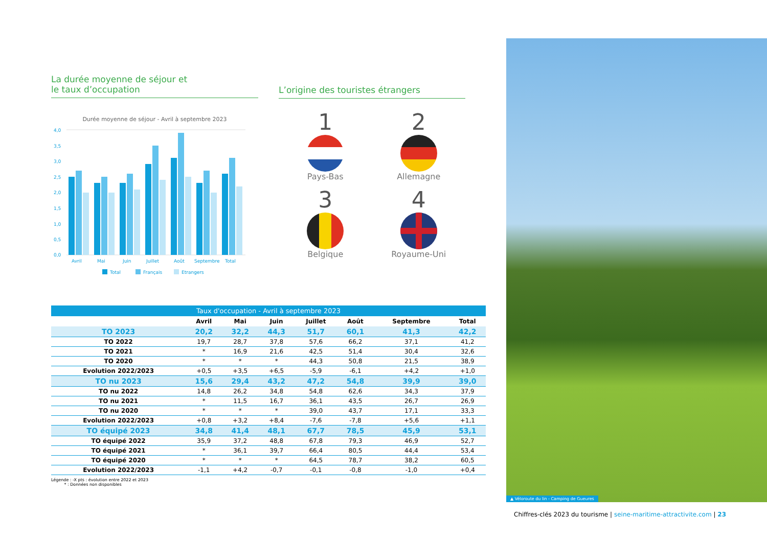La durée moyenne de séjour et
le taux d’occupation
Durée moyenne de séjour - Avril à septembre 2023
4,0
3,5
3,0
2,5
2,0
1,5
1,0
0,5
0,0
Avril
Mai
Juin
Juillet
Août
Septembre
Total
Total
Français
Etrangers
L’origine des touristes étrangers
1
Pays-Bas
2
Allemagne
3
Belgique
4
Royaume-Uni
Taux d'occupation - Avril à septembre 2023
| | Avril | Mai | Juin | Juillet | Août | Septembre | Total |
| --- | --- | --- | --- | --- | --- | --- | --- |
| TO 2023 | 20,2 | 32,2 | 44,3 | 51,7 | 60,1 | 41,3 | 42,2 |
| TO 2022 | 19,7 | 28,7 | 37,8 | 57,6 | 66,2 | 37,1 | 41,2 |
| TO 2021 | * | 16,9 | 21,6 | 42,5 | 51,4 | 30,4 | 32,6 |
| TO 2020 | * | * | * | 44,3 | 50,8 | 21,5 | 38,9 |
| Evolution 2022/2023 | +0,5 | +3,5 | +6,5 | -5,9 | -6,1 | +4,2 | +1,0 |
| TO nu 2023 | 15,6 | 29,4 | 43,2 | 47,2 | 54,8 | 39,9 | 39,0 |
| TO nu 2022 | 14,8 | 26,2 | 34,8 | 54,8 | 62,6 | 34,3 | 37,9 |
| TO nu 2021 | * | 11,5 | 16,7 | 36,1 | 43,5 | 26,7 | 26,9 |
| TO nu 2020 | * | * | * | 39,0 | 43,7 | 17,1 | 33,3 |
| Evolution 2022/2023 | +0,8 | +3,2 | +8,4 | -7,6 | -7,8 | +5,6 | +1,1 |
| TO équipé 2023 | 34,8 | 41,4 | 48,1 | 67,7 | 78,5 | 45,9 | 53,1 |
| TO équipé 2022 | 35,9 | 37,2 | 48,8 | 67,8 | 79,3 | 46,9 | 52,7 |
| TO équipé 2021 | * | 36,1 | 39,7 | 66,4 | 80,5 | 44,4 | 53,4 |
| TO équipé 2020 | * | * | * | 64,5 | 78,7 | 38,2 | 60,5 |
| Evolution 2022/2023 | -1,1 | +4,2 | -0,7 | -0,1 | -0,8 | -1,0 | +0,4 |
Légende : -X pts : évolution entre 2022 et 2023
* : Données non disponibles
▲ Véloroute du lin - Camping de Gueures
Chiffres-clés 2023 du tourisme | seine-maritime-attractivite.com | 23